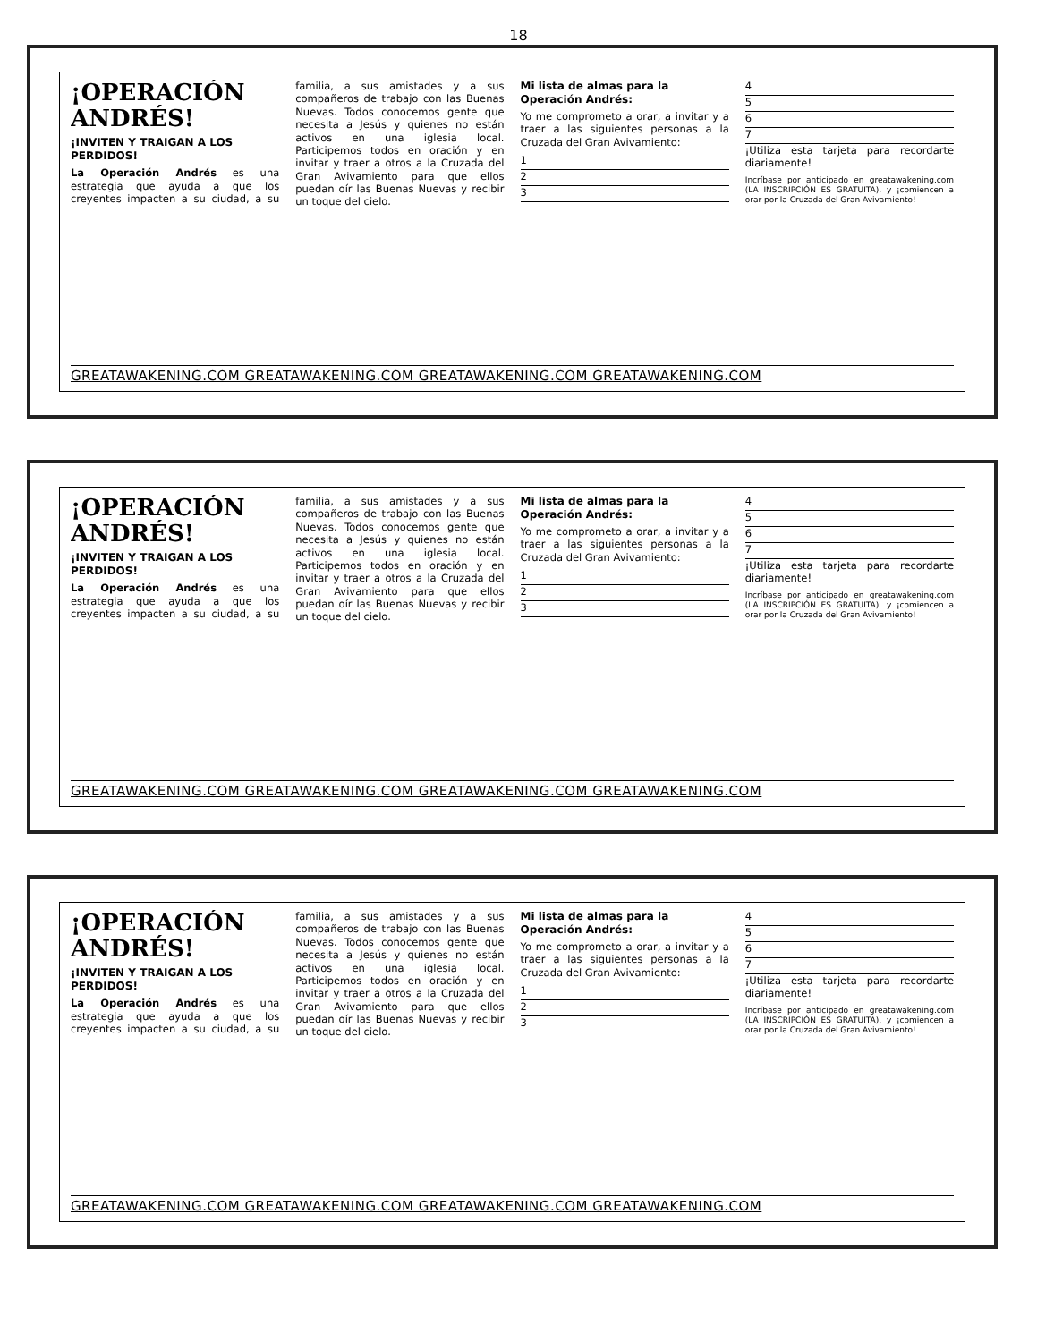18
¡OPERACIÓN ANDRÉS!
¡INVITEN Y TRAIGAN A LOS PERDIDOS!
La Operación Andrés es una estrategia que ayuda a que los creyentes impacten a su ciudad, a su familia, a sus amistades y a sus compañeros de trabajo con las Buenas Nuevas. Todos conocemos gente que necesita a Jesús y quienes no están activos en una iglesia local. Participemos todos en oración y en invitar y traer a otros a la Cruzada del Gran Avivamiento para que ellos puedan oír las Buenas Nuevas y recibir un toque del cielo.
Mi lista de almas para la Operación Andrés:
Yo me comprometo a orar, a invitar y a traer a las siguientes personas a la Cruzada del Gran Avivamiento:
1
2
3
4
5
6
7
¡Utiliza esta tarjeta para recordarte diariamente!
Incríbase por anticipado en greatawakening.com (LA INSCRIPCIÓN ES GRATUITA), y ¡comiencen a orar por la Cruzada del Gran Avivamiento!
GREATAWAKENING.COM GREATAWAKENING.COM GREATAWAKENING.COM GREATAWAKENING.COM
¡OPERACIÓN ANDRÉS!
¡INVITEN Y TRAIGAN A LOS PERDIDOS!
La Operación Andrés es una estrategia que ayuda a que los creyentes impacten a su ciudad, a su familia, a sus amistades y a sus compañeros de trabajo con las Buenas Nuevas. Todos conocemos gente que necesita a Jesús y quienes no están activos en una iglesia local. Participemos todos en oración y en invitar y traer a otros a la Cruzada del Gran Avivamiento para que ellos puedan oír las Buenas Nuevas y recibir un toque del cielo.
Mi lista de almas para la Operación Andrés:
Yo me comprometo a orar, a invitar y a traer a las siguientes personas a la Cruzada del Gran Avivamiento:
1
2
3
4
5
6
7
¡Utiliza esta tarjeta para recordarte diariamente!
Incríbase por anticipado en greatawakening.com (LA INSCRIPCIÓN ES GRATUITA), y ¡comiencen a orar por la Cruzada del Gran Avivamiento!
GREATAWAKENING.COM GREATAWAKENING.COM GREATAWAKENING.COM GREATAWAKENING.COM
¡OPERACIÓN ANDRÉS!
¡INVITEN Y TRAIGAN A LOS PERDIDOS!
La Operación Andrés es una estrategia que ayuda a que los creyentes impacten a su ciudad, a su familia, a sus amistades y a sus compañeros de trabajo con las Buenas Nuevas. Todos conocemos gente que necesita a Jesús y quienes no están activos en una iglesia local. Participemos todos en oración y en invitar y traer a otros a la Cruzada del Gran Avivamiento para que ellos puedan oír las Buenas Nuevas y recibir un toque del cielo.
Mi lista de almas para la Operación Andrés:
Yo me comprometo a orar, a invitar y a traer a las siguientes personas a la Cruzada del Gran Avivamiento:
1
2
3
4
5
6
7
¡Utiliza esta tarjeta para recordarte diariamente!
Incríbase por anticipado en greatawakening.com (LA INSCRIPCIÓN ES GRATUITA), y ¡comiencen a orar por la Cruzada del Gran Avivamiento!
GREATAWAKENING.COM GREATAWAKENING.COM GREATAWAKENING.COM GREATAWAKENING.COM